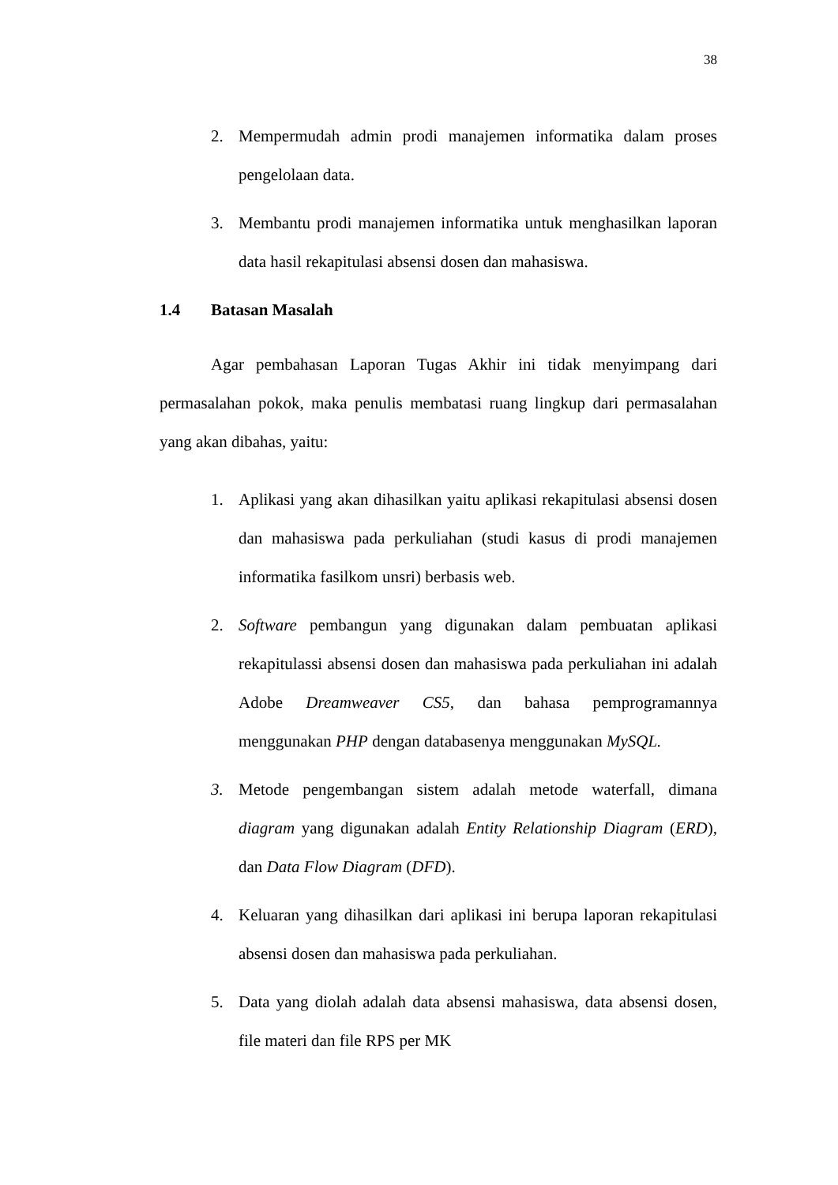38
2. Mempermudah admin prodi manajemen informatika dalam proses pengelolaan data.
3. Membantu prodi manajemen informatika untuk menghasilkan laporan data hasil rekapitulasi absensi dosen dan mahasiswa.
1.4 Batasan Masalah
Agar pembahasan Laporan Tugas Akhir ini tidak menyimpang dari permasalahan pokok, maka penulis membatasi ruang lingkup dari permasalahan yang akan dibahas, yaitu:
1. Aplikasi yang akan dihasilkan yaitu aplikasi rekapitulasi absensi dosen dan mahasiswa pada perkuliahan (studi kasus di prodi manajemen informatika fasilkom unsri) berbasis web.
2. Software pembangun yang digunakan dalam pembuatan aplikasi rekapitulassi absensi dosen dan mahasiswa pada perkuliahan ini adalah Adobe Dreamweaver CS5, dan bahasa pemprogramannya menggunakan PHP dengan databasenya menggunakan MySQL.
3. Metode pengembangan sistem adalah metode waterfall, dimana diagram yang digunakan adalah Entity Relationship Diagram (ERD), dan Data Flow Diagram (DFD).
4. Keluaran yang dihasilkan dari aplikasi ini berupa laporan rekapitulasi absensi dosen dan mahasiswa pada perkuliahan.
5. Data yang diolah adalah data absensi mahasiswa, data absensi dosen, file materi dan file RPS per MK